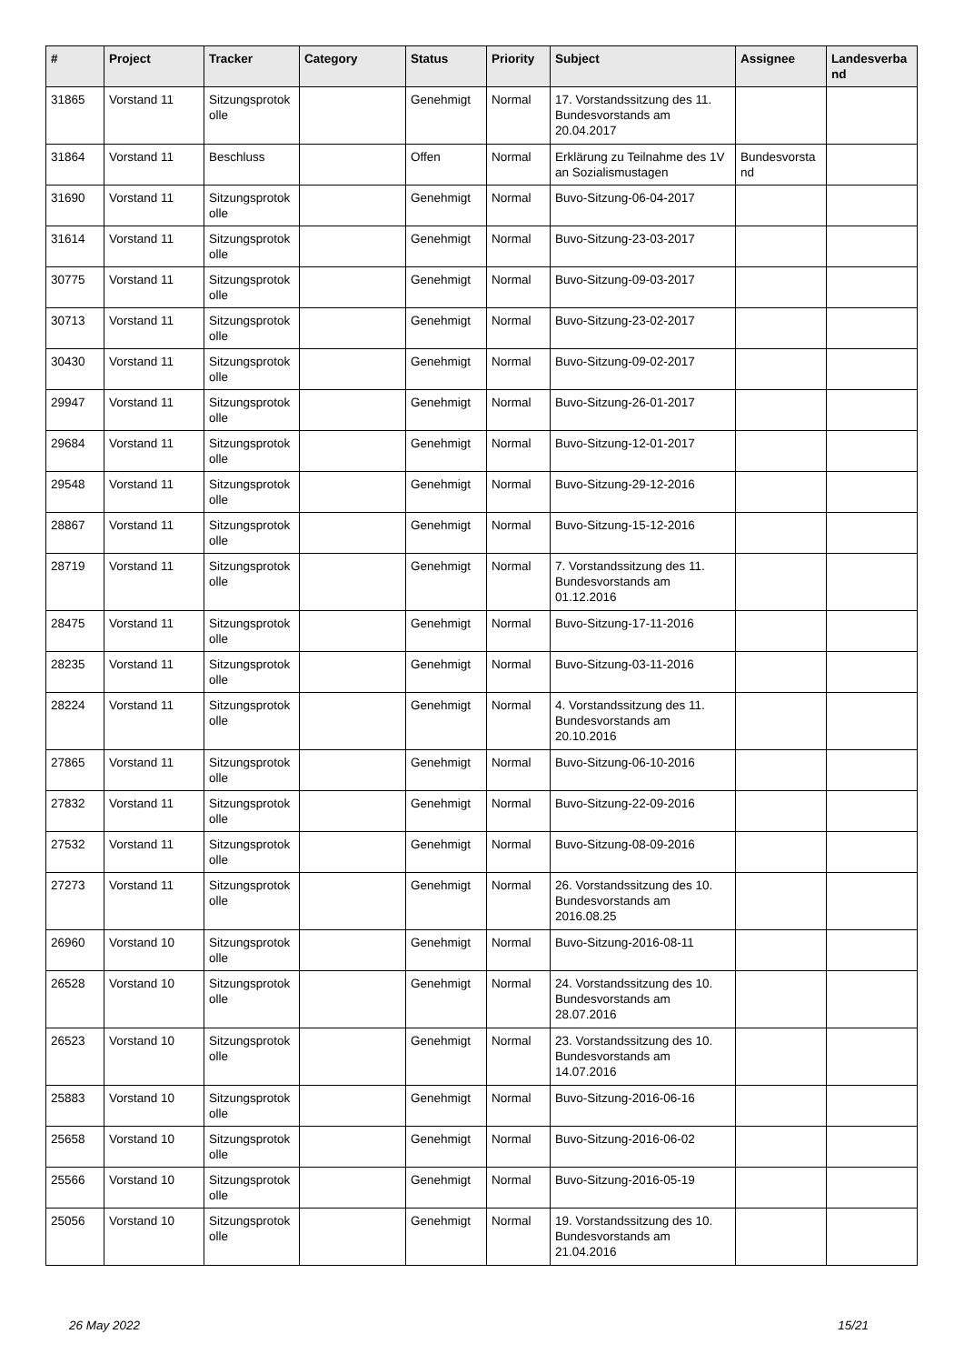| # | Project | Tracker | Category | Status | Priority | Subject | Assignee | Landesverba nd |
| --- | --- | --- | --- | --- | --- | --- | --- | --- |
| 31865 | Vorstand 11 | Sitzungsprotok olle | | Genehmigt | Normal | 17. Vorstandssitzung des 11. Bundesvorstands am 20.04.2017 | | |
| 31864 | Vorstand 11 | Beschluss | | Offen | Normal | Erklärung zu Teilnahme des 1V an Sozialismustagen | Bundesvorsta nd | |
| 31690 | Vorstand 11 | Sitzungsprotok olle | | Genehmigt | Normal | Buvo-Sitzung-06-04-2017 | | |
| 31614 | Vorstand 11 | Sitzungsprotok olle | | Genehmigt | Normal | Buvo-Sitzung-23-03-2017 | | |
| 30775 | Vorstand 11 | Sitzungsprotok olle | | Genehmigt | Normal | Buvo-Sitzung-09-03-2017 | | |
| 30713 | Vorstand 11 | Sitzungsprotok olle | | Genehmigt | Normal | Buvo-Sitzung-23-02-2017 | | |
| 30430 | Vorstand 11 | Sitzungsprotok olle | | Genehmigt | Normal | Buvo-Sitzung-09-02-2017 | | |
| 29947 | Vorstand 11 | Sitzungsprotok olle | | Genehmigt | Normal | Buvo-Sitzung-26-01-2017 | | |
| 29684 | Vorstand 11 | Sitzungsprotok olle | | Genehmigt | Normal | Buvo-Sitzung-12-01-2017 | | |
| 29548 | Vorstand 11 | Sitzungsprotok olle | | Genehmigt | Normal | Buvo-Sitzung-29-12-2016 | | |
| 28867 | Vorstand 11 | Sitzungsprotok olle | | Genehmigt | Normal | Buvo-Sitzung-15-12-2016 | | |
| 28719 | Vorstand 11 | Sitzungsprotok olle | | Genehmigt | Normal | 7. Vorstandssitzung des 11. Bundesvorstands am 01.12.2016 | | |
| 28475 | Vorstand 11 | Sitzungsprotok olle | | Genehmigt | Normal | Buvo-Sitzung-17-11-2016 | | |
| 28235 | Vorstand 11 | Sitzungsprotok olle | | Genehmigt | Normal | Buvo-Sitzung-03-11-2016 | | |
| 28224 | Vorstand 11 | Sitzungsprotok olle | | Genehmigt | Normal | 4. Vorstandssitzung des 11. Bundesvorstands am 20.10.2016 | | |
| 27865 | Vorstand 11 | Sitzungsprotok olle | | Genehmigt | Normal | Buvo-Sitzung-06-10-2016 | | |
| 27832 | Vorstand 11 | Sitzungsprotok olle | | Genehmigt | Normal | Buvo-Sitzung-22-09-2016 | | |
| 27532 | Vorstand 11 | Sitzungsprotok olle | | Genehmigt | Normal | Buvo-Sitzung-08-09-2016 | | |
| 27273 | Vorstand 11 | Sitzungsprotok olle | | Genehmigt | Normal | 26. Vorstandssitzung des 10. Bundesvorstands am 2016.08.25 | | |
| 26960 | Vorstand 10 | Sitzungsprotok olle | | Genehmigt | Normal | Buvo-Sitzung-2016-08-11 | | |
| 26528 | Vorstand 10 | Sitzungsprotok olle | | Genehmigt | Normal | 24. Vorstandssitzung des 10. Bundesvorstands am 28.07.2016 | | |
| 26523 | Vorstand 10 | Sitzungsprotok olle | | Genehmigt | Normal | 23. Vorstandssitzung des 10. Bundesvorstands am 14.07.2016 | | |
| 25883 | Vorstand 10 | Sitzungsprotok olle | | Genehmigt | Normal | Buvo-Sitzung-2016-06-16 | | |
| 25658 | Vorstand 10 | Sitzungsprotok olle | | Genehmigt | Normal | Buvo-Sitzung-2016-06-02 | | |
| 25566 | Vorstand 10 | Sitzungsprotok olle | | Genehmigt | Normal | Buvo-Sitzung-2016-05-19 | | |
| 25056 | Vorstand 10 | Sitzungsprotok olle | | Genehmigt | Normal | 19. Vorstandssitzung des 10. Bundesvorstands am 21.04.2016 | | |
26 May 2022 15/21